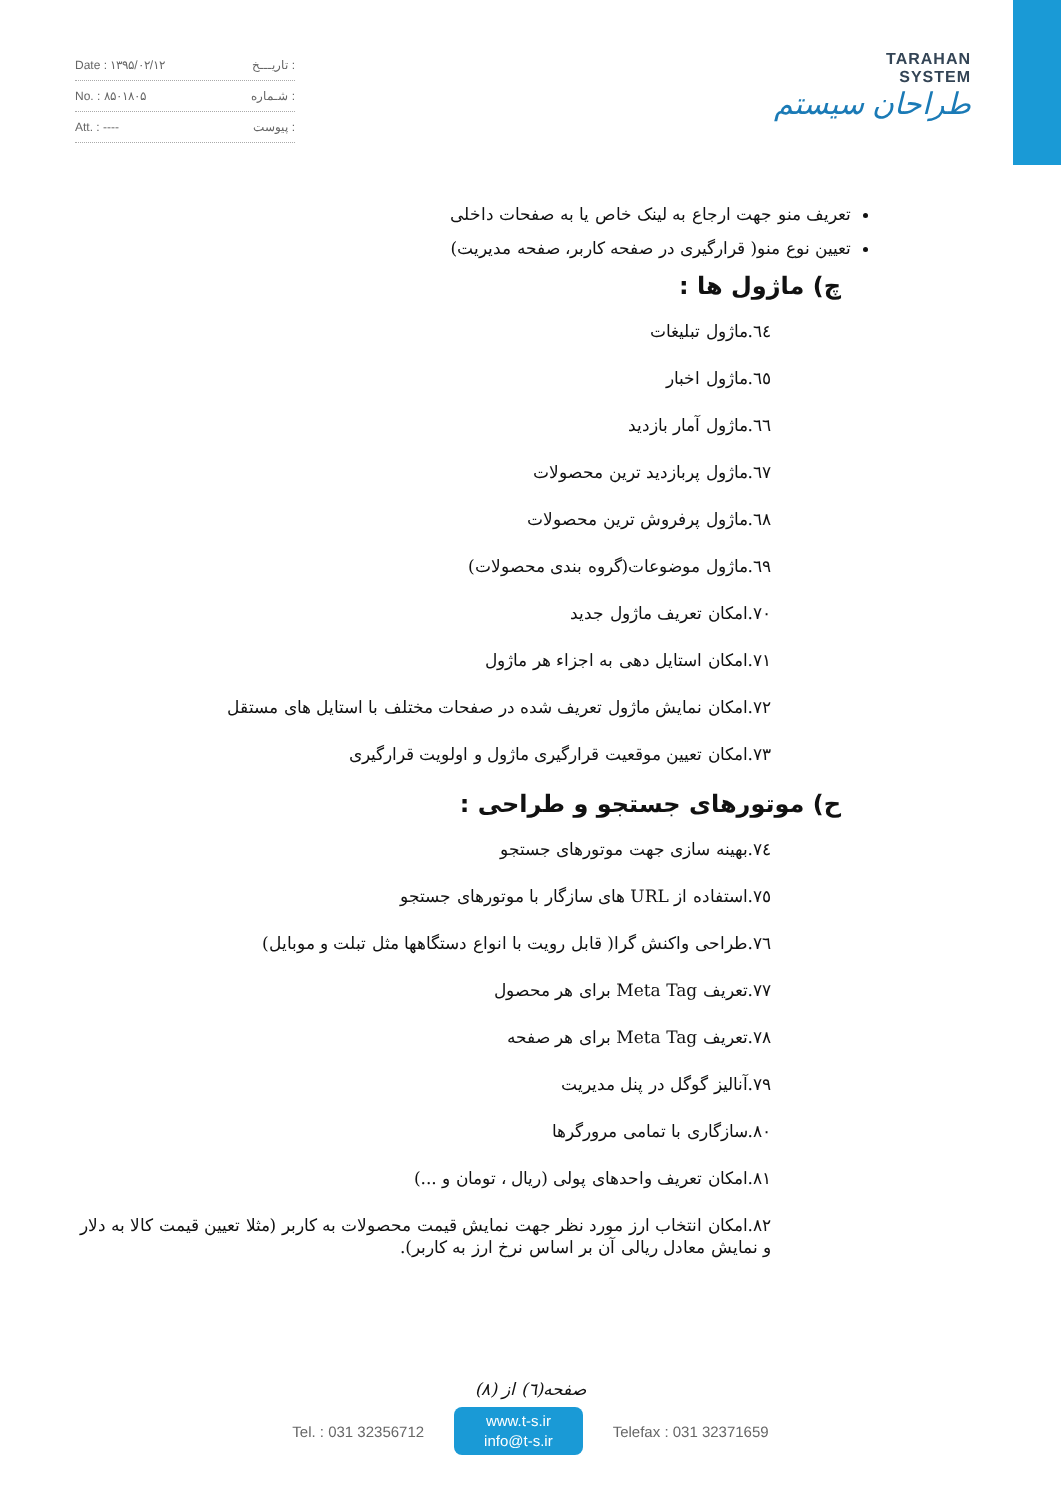Date : ۱۳۹۵/۰۲/۱۲ تاریـــخ :
No. : ۸۵۰۱۸۰۵ شـماره :
Att. : ---- پیوست :
TARAHAN
SYSTEM
طراحان سیستم
تعریف منو جهت ارجاع به لینک خاص یا به صفحات داخلی
تعیین نوع منو( قرارگیری در صفحه کاربر، صفحه مدیریت)
چ) ماژول ها :
٦٤.ماژول تبلیغات
٦٥.ماژول اخبار
٦٦.ماژول آمار بازدید
٦٧.ماژول پربازدید ترین محصولات
٦٨.ماژول پرفروش ترین محصولات
٦٩.ماژول موضوعات(گروه بندی محصولات)
۷۰.امکان تعریف ماژول جدید
۷۱.امکان استایل دهی به اجزاء هر ماژول
۷۲.امکان نمایش ماژول تعریف شده در صفحات مختلف با استایل های مستقل
۷۳.امکان تعیین موقعیت قرارگیری ماژول و اولویت قرارگیری
ح) موتورهای جستجو و طراحی :
۷٤.بهینه سازی جهت موتورهای جستجو
۷٥.استفاده از URL های سازگار با موتورهای جستجو
۷٦.طراحی واکنش گرا( قابل رویت با انواع دستگاهها مثل تبلت و موبایل)
۷۷.تعریف Meta Tag برای هر محصول
۷۸.تعریف Meta Tag برای هر صفحه
۷۹.آنالیز گوگل در پنل مدیریت
۸۰.سازگاری با تمامی مرورگرها
۸۱.امکان تعریف واحدهای پولی (ریال ، تومان و ...)
۸۲.امکان انتخاب ارز مورد نظر جهت نمایش قیمت محصولات به کاربر (مثلا تعیین قیمت کالا به دلار و نمایش معادل ریالی آن بر اساس نرخ ارز به کاربر).
صفحه(٦) از (۸)
Tel. : 031 32356712 www.t-s.ir
info@t-s.ir Telefax : 031 32371659